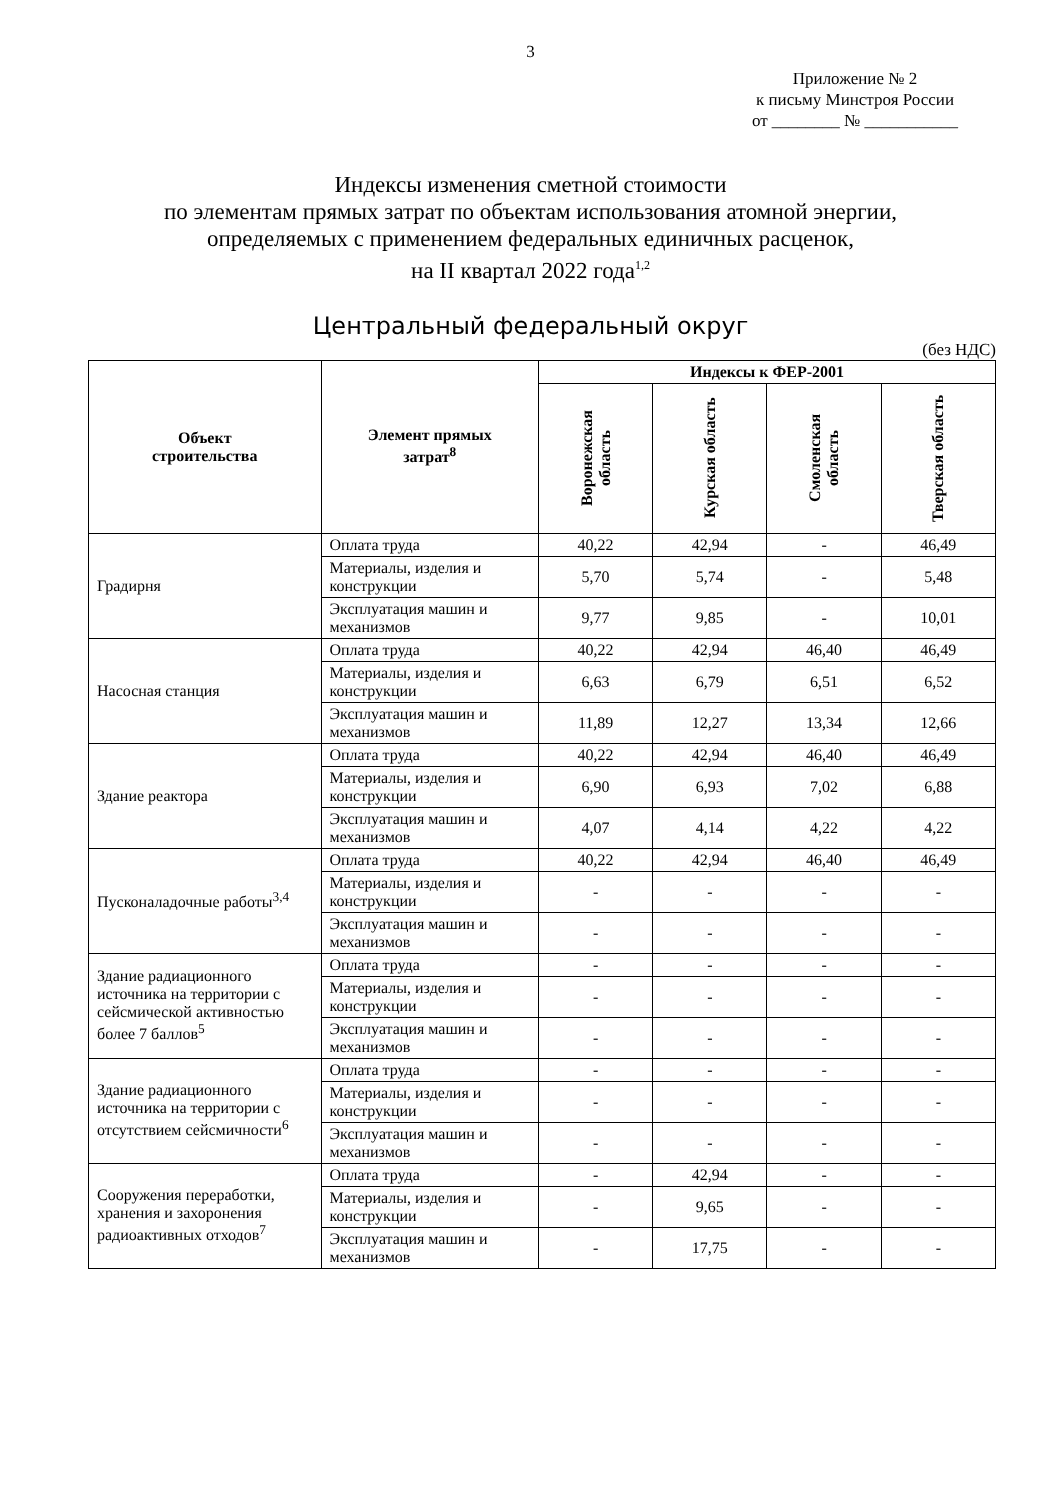3
Приложение № 2
к письму Минстроя России
от ________ № ___________
Индексы изменения сметной стоимости
по элементам прямых затрат по объектам использования атомной энергии,
определяемых с применением федеральных единичных расценок,
на II квартал 2022 года<sup>1,2</sup>
Центральный федеральный округ
(без НДС)
| Объект строительства | Элемент прямых затрат<sup>8</sup> | Индексы к ФЕР-2001 | | | |
| --- | --- | --- | --- | --- | --- |
| | | Воронежская область | Курская область | Смоленская область | Тверская область |
| Градирня | Оплата труда | 40,22 | 42,94 | - | 46,49 |
| | Материалы, изделия и конструкции | 5,70 | 5,74 | - | 5,48 |
| | Эксплуатация машин и механизмов | 9,77 | 9,85 | - | 10,01 |
| Насосная станция | Оплата труда | 40,22 | 42,94 | 46,40 | 46,49 |
| | Материалы, изделия и конструкции | 6,63 | 6,79 | 6,51 | 6,52 |
| | Эксплуатация машин и механизмов | 11,89 | 12,27 | 13,34 | 12,66 |
| Здание реактора | Оплата труда | 40,22 | 42,94 | 46,40 | 46,49 |
| | Материалы, изделия и конструкции | 6,90 | 6,93 | 7,02 | 6,88 |
| | Эксплуатация машин и механизмов | 4,07 | 4,14 | 4,22 | 4,22 |
| Пусконаладочные работы<sup>3,4</sup> | Оплата труда | 40,22 | 42,94 | 46,40 | 46,49 |
| | Материалы, изделия и конструкции | - | - | - | - |
| | Эксплуатация машин и механизмов | - | - | - | - |
| Здание радиационного источника на территории с сейсмической активностью более 7 баллов<sup>5</sup> | Оплата труда | - | - | - | - |
| | Материалы, изделия и конструкции | - | - | - | - |
| | Эксплуатация машин и механизмов | - | - | - | - |
| Здание радиационного источника на территории с отсутствием сейсмичности<sup>6</sup> | Оплата труда | - | - | - | - |
| | Материалы, изделия и конструкции | - | - | - | - |
| | Эксплуатация машин и механизмов | - | - | - | - |
| Сооружения переработки, хранения и захоронения радиоактивных отходов<sup>7</sup> | Оплата труда | - | 42,94 | - | - |
| | Материалы, изделия и конструкции | - | 9,65 | - | - |
| | Эксплуатация машин и механизмов | - | 17,75 | - | - |